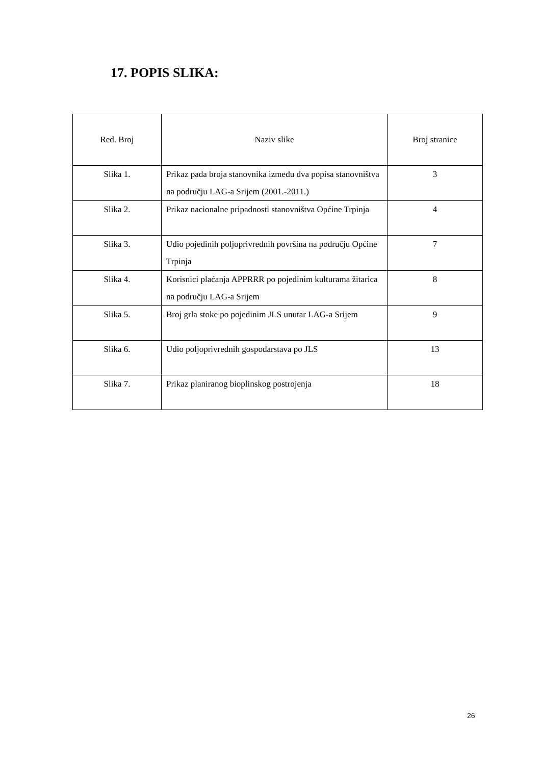17. POPIS SLIKA:
| Red. Broj | Naziv slike | Broj stranice |
| --- | --- | --- |
| Slika 1. | Prikaz pada broja stanovnika između dva popisa stanovništva na području LAG-a Srijem (2001.-2011.) | 3 |
| Slika 2. | Prikaz nacionalne pripadnosti stanovništva Općine Trpinja | 4 |
| Slika 3. | Udio pojedinih poljoprivrednih površina na području Općine Trpinja | 7 |
| Slika 4. | Korisnici plaćanja APPRRR po pojedinim kulturama žitarica na području LAG-a Srijem | 8 |
| Slika 5. | Broj grla stoke po pojedinim JLS unutar LAG-a Srijem | 9 |
| Slika 6. | Udio poljoprivrednih gospodarstava po JLS | 13 |
| Slika 7. | Prikaz planiranog bioplinskog postrojenja | 18 |
26